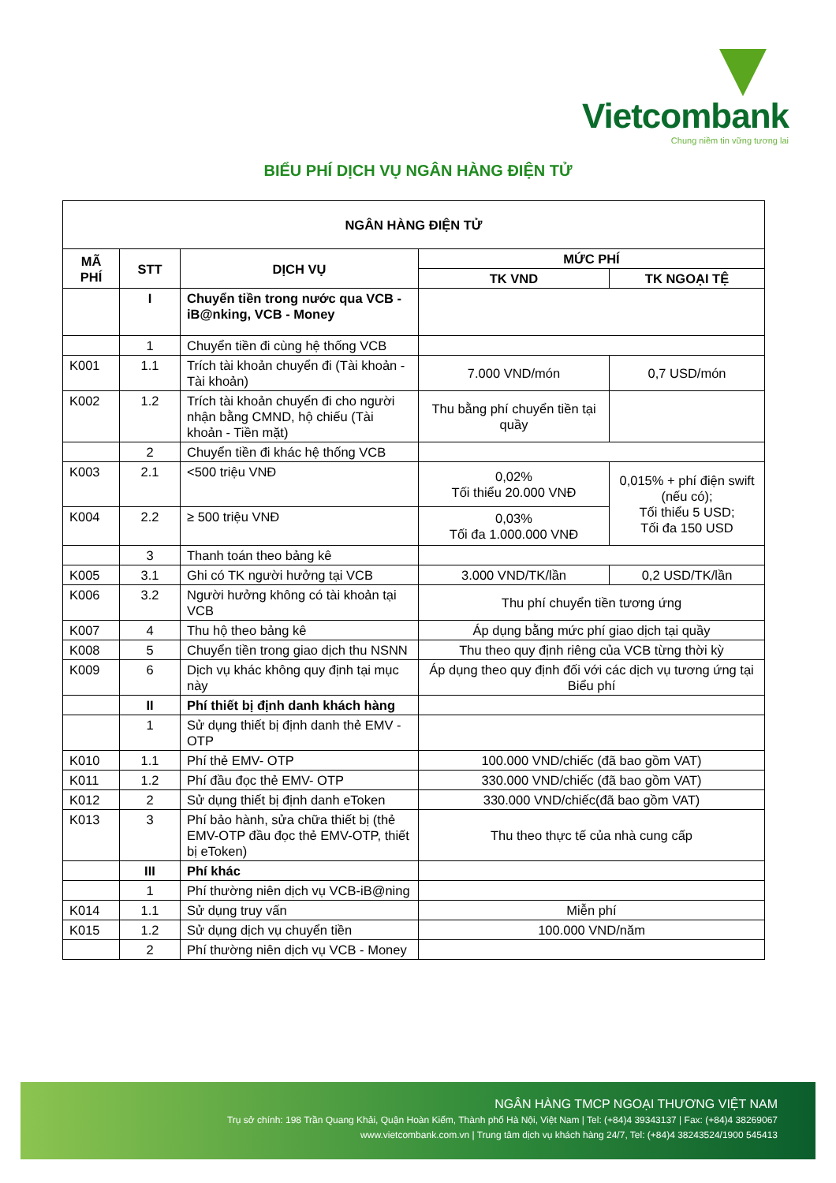Vietcombank
Chung niềm tin vững tương lai
BIỂU PHÍ DỊCH VỤ NGÂN HÀNG ĐIỆN TỬ
| NGÂN HÀNG ĐIỆN TỬ | | | | |
| --- | --- | --- | --- | --- |
| MÃ PHÍ | STT | DỊCH VỤ | MỨC PHÍ | |
| | | | TK VND | TK NGOẠI TỆ |
| | I | Chuyển tiền trong nước qua VCB - iB@nking, VCB - Money | | |
| | 1 | Chuyển tiền đi cùng hệ thống VCB | | |
| K001 | 1.1 | Trích tài khoản chuyển đi (Tài khoản - Tài khoản) | 7.000 VND/món | 0,7 USD/món |
| K002 | 1.2 | Trích tài khoản chuyển đi cho người nhận bằng CMND, hộ chiếu (Tài khoản - Tiền mặt) | Thu bằng phí chuyển tiền tại quầy | |
| | 2 | Chuyển tiền đi khác hệ thống VCB | | |
| K003 | 2.1 | <500 triệu VNĐ | 0,02% Tối thiểu 20.000 VNĐ | 0,015% + phí điện swift (nếu có); Tối thiểu 5 USD; Tối đa 150 USD |
| K004 | 2.2 | ≥ 500 triệu VNĐ | 0,03% Tối đa 1.000.000 VNĐ | |
| | 3 | Thanh toán theo bảng kê | | |
| K005 | 3.1 | Ghi có TK người hưởng tại VCB | 3.000 VND/TK/lần | 0,2 USD/TK/lần |
| K006 | 3.2 | Người hưởng không có tài khoản tại VCB | Thu phí chuyển tiền tương ứng | |
| K007 | 4 | Thu hộ theo bảng kê | Áp dụng bằng mức phí giao dịch tại quầy | |
| K008 | 5 | Chuyển tiền trong giao dịch thu NSNN | Thu theo quy định riêng của VCB từng thời kỳ | |
| K009 | 6 | Dịch vụ khác không quy định tại mục này | Áp dụng theo quy định đối với các dịch vụ tương ứng tại Biểu phí | |
| | II | Phí thiết bị định danh khách hàng | | |
| | 1 | Sử dụng thiết bị định danh thẻ EMV - OTP | | |
| K010 | 1.1 | Phí thẻ EMV- OTP | 100.000 VND/chiếc (đã bao gồm VAT) | |
| K011 | 1.2 | Phí đầu đọc thẻ EMV- OTP | 330.000 VND/chiếc (đã bao gồm VAT) | |
| K012 | 2 | Sử dụng thiết bị định danh eToken | 330.000 VND/chiếc(đã bao gồm VAT) | |
| K013 | 3 | Phí bảo hành, sửa chữa thiết bị (thẻ EMV-OTP đầu đọc thẻ EMV-OTP, thiết bị eToken) | Thu theo thực tế của nhà cung cấp | |
| | III | Phí khác | | |
| | 1 | Phí thường niên dịch vụ VCB-iB@ning | | |
| K014 | 1.1 | Sử dụng truy vấn | Miễn phí | |
| K015 | 1.2 | Sử dụng dịch vụ chuyển tiền | 100.000 VND/năm | |
| | 2 | Phí thường niên dịch vụ VCB - Money | | |
NGÂN HÀNG TMCP NGOẠI THƯƠNG VIỆT NAM
Trụ sở chính: 198 Trần Quang Khải, Quận Hoàn Kiếm, Thành phố Hà Nội, Việt Nam | Tel: (+84)4 39343137 | Fax: (+84)4 38269067
www.vietcombank.com.vn | Trung tâm dịch vụ khách hàng 24/7, Tel: (+84)4 38243524/1900 545413